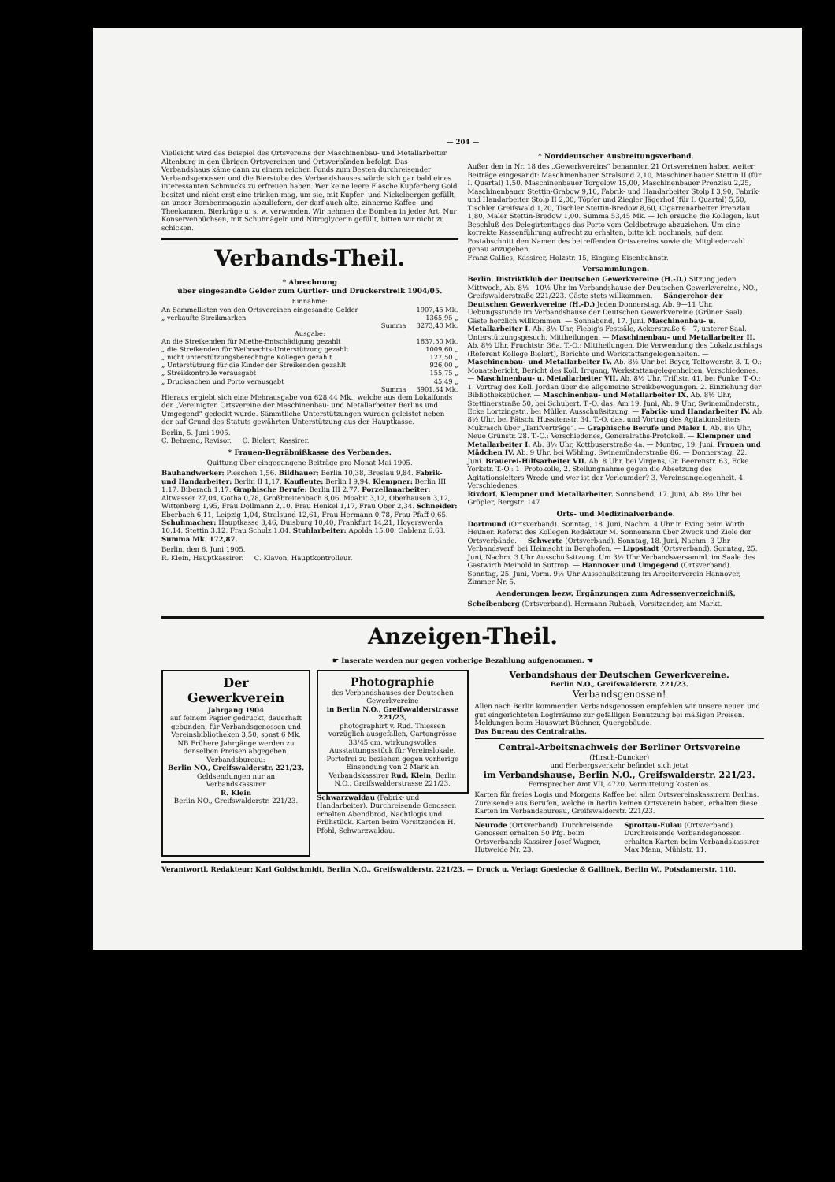— 204 —
Vielleicht wird das Beispiel des Ortsvereins der Maschinenbau- und Metallarbeiter Altenburg in den übrigen Ortsvereinen und Ortsverbänden befolgt. Das Verbandshaus käme dann zu einem reichen Fonds zum Besten durchreisender Verbandsgenossen und die Bierstube des Verbandshauses würde sich gar bald eines interessanten Schmucks zu erfreuen haben. Wer keine leere Flasche Kupferberg Gold besitzt und nicht erst eine trinken mag, um sie, mit Kupfer- und Nickelbergen gefüllt, an unser Bombenmagazin abzuliefern, der darf auch alte, zinnerne Kaffee- und Theekannen, Bierkrüge u. s. w. verwenden. Wir nehmen die Bomben in jeder Art. Nur Konservenbüchsen, mit Schuhnägeln und Nitroglycerin gefüllt, bitten wir nicht zu schicken.
Verbands-Theil.
* Abrechnung
über eingesandte Gelder zum Gürtler- und Drückerstreik 1904/05.
| Einnahme: | |
| An Sammellisten von den Ortsvereinen eingesandte Gelder | 1907,45 Mk. |
| „ verkaufte Streikmarken | 1365,95 „ |
| Summa | 3273,40 Mk. |
| Ausgabe: | |
| An die Streikenden für Miethe-Entschädigung gezahlt | 1637,50 Mk. |
| „ die Streikenden für Weihnachts-Unterstützung gezahlt | 1009,60 „ |
| „ nicht unterstützungsberechtigte Kollegen gezahlt | 127,50 „ |
| „ Unterstützung für die Kinder der Streikenden gezahlt | 926,00 „ |
| „ Streikkontrolle verausgabt | 155,75 „ |
| „ Drucksachen und Porto verausgabt | 45,49 „ |
| Summa | 3901,84 Mk. |
Hieraus ergiebt sich eine Mehrausgabe von 628,44 Mk., welche aus dem Lokalfonds der „Vereinigten Ortsvereine der Maschinenbau- und Metallarbeiter Berlins und Umgegend“ gedeckt wurde. Sämmtliche Unterstützungen wurden geleistet neben der auf Grund des Statuts gewährten Unterstützung aus der Hauptkasse.
Berlin, 5. Juni 1905.
C. Behrend, Revisor. C. Bielert, Kassirer.
* Frauen-Begräbnißkasse des Verbandes.
Quittung über eingegangene Beiträge pro Monat Mai 1905.
Bauhandwerker: Pieschen 1,56. Bildhauer: Berlin 10,38, Breslau 9,84. Fabrik- und Handarbeiter: Berlin II 1,17. Kaufleute: Berlin I 9,94. Klempner: Berlin III 1,17, Biberach 1,17. Graphische Berufe: Berlin III 2,77. Porzellanarbeiter: Altwasser 27,04, Gotha 0,78, Großbreitenbach 8,06, Moabit 3,12, Oberhausen 3,12, Wittenberg 1,95, Frau Dollmann 2,10, Frau Henkel 1,17, Frau Ober 2,34. Schneider: Eberbach 6,11, Leipzig 1,04, Stralsund 12,61, Frau Hermann 0,78, Frau Pfaff 0,65. Schuhmacher: Hauptkasse 3,46, Duisburg 10,40, Frankfurt 14,21, Hoyerswerda 10,14, Stettin 3,12, Frau Schulz 1,04. Stuhlarbeiter: Apolda 15,00, Gablenz 6,63. Summa Mk. 172,87.
Berlin, den 6. Juni 1905.
R. Klein, Hauptkassirer. C. Klavon, Hauptkontrolleur.
* Norddeutscher Ausbreitungsverband.
Außer den in Nr. 18 des „Gewerkvereins“ benannten 21 Ortsvereinen haben weiter Beiträge eingesandt: Maschinenbauer Stralsund 2,10, Maschinenbauer Stettin II (für I. Quartal) 1,50, Maschinenbauer Torgelow 15,00, Maschinenbauer Prenzlau 2,25, Maschinenbauer Stettin-Grabow 9,10, Fabrik- und Handarbeiter Stolp I 3,90, Fabrik- und Handarbeiter Stolp II 2,00, Töpfer und Ziegler Jägerhof (für I. Quartal) 5,50, Tischler Greifswald 1,20, Tischler Stettin-Bredow 8,60, Cigarrenarbeiter Prenzlau 1,80, Maler Stettin-Bredow 1,00. Summa 53,45 Mk. — Ich ersuche die Kollegen, laut Beschluß des Delegirtentages das Porto vom Geldbetrage abzuziehen. Um eine korrekte Kassenführung aufrecht zu erhalten, bitte ich nochmals, auf dem Postabschnitt den Namen des betreffenden Ortsvereins sowie die Mitgliederzahl genau anzugeben.
Franz Callies, Kassirer, Holzstr. 15, Eingang Eisenbahnstr.
Versammlungen.
Berlin. Distriktklub der Deutschen Gewerkvereine (H.-D.) Sitzung jeden Mittwoch, Ab. 8½—10½ Uhr im Verbandshause der Deutschen Gewerkvereine, NO., Greifswalderstraße 221/223. Gäste stets willkommen. — Sängerchor der Deutschen Gewerkvereine (H.-D.) Jeden Donnerstag, Ab. 9—11 Uhr, Uebungsstunde im Verbandshause der Deutschen Gewerkvereine (Grüner Saal). Gäste herzlich willkommen. — Sonnabend, 17. Juni. Maschinenbau- u. Metallarbeiter I. Ab. 8½ Uhr, Fiebig's Festsäle, Ackerstraße 6—7, unterer Saal. Unterstützungsgesuch, Mittheilungen. — Maschinenbau- und Metallarbeiter II. Ab. 8½ Uhr, Fruchtstr. 36a. T.-O.: Mittheilungen, Die Verwendung des Lokalzuschlags (Referent Kollege Bielert), Berichte und Werkstattangelegenheiten. — Maschinenbau- und Metallarbeiter IV. Ab. 8½ Uhr bei Beyer, Teltowerstr. 3. T.-O.: Monatsbericht, Bericht des Koll. Irrgang, Werkstattangelegenheiten, Verschiedenes. — Maschinenbau- u. Metallarbeiter VII. Ab. 8½ Uhr, Triftstr. 41, bei Funke. T.-O.: 1. Vortrag des Koll. Jordan über die allgemeine Streikbewegungen. 2. Einziehung der Bibliotheksbücher. — Maschinenbau- und Metallarbeiter IX. Ab. 8½ Uhr, Stettinerstraße 50, bei Schubert. T.-O. das. Am 19. Juni, Ab. 9 Uhr, Swinemünderstr., Ecke Lortzingstr., bei Müller, Ausschußsitzung. — Fabrik- und Handarbeiter IV. Ab. 8½ Uhr, bei Pätsch, Hussitenstr. 34. T.-O. das. und Vortrag des Agitationsleiters Mukrasch über „Tarifverträge“. — Graphische Berufe und Maler I. Ab. 8½ Uhr, Neue Grünstr. 28. T.-O.: Verschiedenes, Generalraths-Protokoll. — Klempner und Metallarbeiter I. Ab. 8½ Uhr, Kottbuserstraße 4a. — Montag, 19. Juni. Frauen und Mädchen IV. Ab. 9 Uhr, bei Wöhling, Swinemünderstraße 86. — Donnerstag, 22. Juni. Brauerei-Hilfsarbeiter VII. Ab. 8 Uhr, bei Virgens, Gr. Beerenstr. 63, Ecke Yorkstr. T.-O.: 1. Protokolle, 2. Stellungnahme gegen die Absetzung des Agitationsleiters Wrede und wer ist der Verleumder? 3. Vereinsangelegenheit. 4. Verschiedenes.
Rixdorf. Klempner und Metallarbeiter. Sonnabend, 17. Juni, Ab. 8½ Uhr bei Gröpler, Bergstr. 147.
Orts- und Medizinalverbände.
Dortmund (Ortsverband). Sonntag, 18. Juni, Nachm. 4 Uhr in Eving beim Wirth Heuner. Referat des Kollegen Redakteur M. Sonnemann über Zweck und Ziele der Ortsverbände. — Schwerte (Ortsverband). Sonntag, 18. Juni, Nachm. 3 Uhr Verbandsverf. bei Heimsoht in Berghofen. — Lippstadt (Ortsverband). Sonntag, 25. Juni, Nachm. 3 Uhr Ausschußsitzung. Um 3½ Uhr Verbandsversamml. im Saale des Gastwirth Meinold in Suttrop. — Hannover und Umgegend (Ortsverband). Sonntag, 25. Juni, Vorm. 9½ Uhr Ausschußsitzung im Arbeiterverein Hannover, Zimmer Nr. 5.
Aenderungen bezw. Ergänzungen zum Adressenverzeichniß.
Scheibenberg (Ortsverband). Hermann Rubach, Vorsitzender, am Markt.
Anzeigen-Theil.
☛ Inserate werden nur gegen vorherige Bezahlung aufgenommen. ☚
Der
Gewerkverein
Jahrgang 1904
auf feinem Papier gedruckt, dauerhaft gebunden, für Verbandsgenossen und Vereinsbibliotheken 3,50, sonst 6 Mk. NB Frühere Jahrgänge werden zu denselben Preisen abgegeben.
Verbandsbureau:
Berlin NO., Greifswalderstr. 221/23.
Geldsendungen nur an Verbandskassirer
R. Klein
Berlin NO., Greifswalderstr. 221/23.
Photographie
des Verbandshauses der Deutschen Gewerkvereine
in Berlin N.O., Greifswalderstrasse 221/23,
photographirt v. Rud. Thiessen vorzüglich ausgefallen, Cartongrösse 33/45 cm, wirkungsvolles Ausstattungsstück für Vereinslokale.
Portofrei zu beziehen gegen vorherige Einsendung von 2 Mark an Verbandskassirer Rud. Klein, Berlin N.O., Greifswalderstrasse 221/23.
Schwarzwaldau (Fabrik- und Handarbeiter). Durchreisende Genossen erhalten Abendbrod, Nachtlogis und Frühstück. Karten beim Vorsitzenden H. Pfohl, Schwarzwaldau.
Verbandshaus der Deutschen Gewerkvereine.
Berlin N.O., Greifswalderstr. 221/23.
Verbandsgenossen!
Allen nach Berlin kommenden Verbandsgenossen empfehlen wir unsere neuen und gut eingerichteten Logirräume zur gefälligen Benutzung bei mäßigen Preisen. Meldungen beim Hauswart Büchner, Quergebäude.
Das Bureau des Centralraths.
Central-Arbeitsnachweis der Berliner Ortsvereine
(Hirsch-Duncker)
und Herbergsverkehr befindet sich jetzt
im Verbandshause, Berlin N.O., Greifswalderstr. 221/23.
Fernsprecher Amt VII, 4720. Vermittelung kostenlos.
Karten für freies Logis und Morgens Kaffee bei allen Ortsvereinskassirern Berlins. Zureisende aus Berufen, welche in Berlin keinen Ortsverein haben, erhalten diese Karten im Verbandsbureau, Greifswalderstr. 221/23.
Neurode (Ortsverband). Durchreisende Genossen erhalten 50 Pfg. beim Ortsverbands-Kassirer Josef Wagner, Hutweide Nr. 23.
Sprottau-Eulau (Ortsverband). Durchreisende Verbandsgenossen erhalten Karten beim Verbandskassirer Max Mann, Mühlstr. 11.
Verantwortl. Redakteur: Karl Goldschmidt, Berlin N.O., Greifswalderstr. 221/23. — Druck u. Verlag: Goedecke & Gallinek, Berlin W., Potsdamerstr. 110.